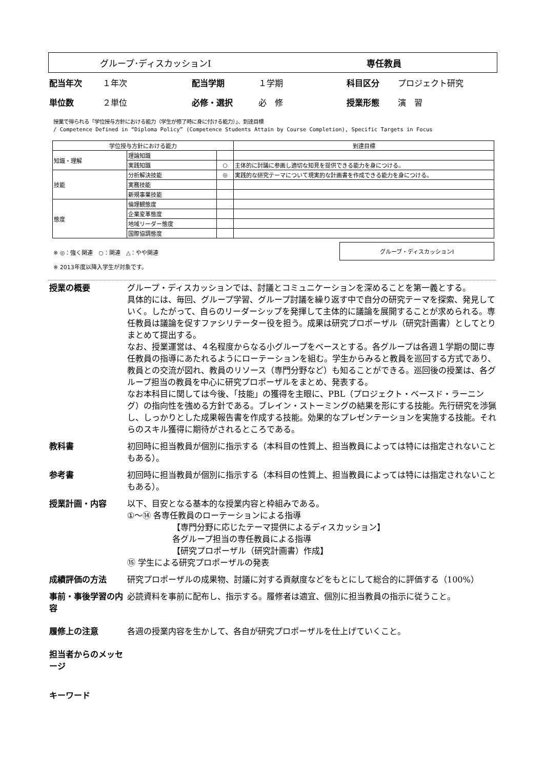グループ･ディスカッションⅠ 専任教員
配当年次 １年次 配当学期 １学期 科目区分 プロジェクト研究
単位数 ２単位 必修・選択 必　修 授業形態 演　習
授業で得られる「学位授与方針における能力（学生が修了時に身に付ける能力）」、到達目標
/ Competence Defined in “Diploma Policy” (Competence Students Attain by Course Completion), Specific Targets in Focus
| 学位授与方針における能力 | | | 到達目標 |
| --- | --- | --- | --- |
| 知識・理解 | 理論知識 | | |
| | 実践知識 | ○ | 主体的に討議に参画し適切な知見を提供できる能力を身につける。 |
| 技能 | 分析解決技能 | ◎ | 実践的な研究テーマについて現実的な計画書を作成できる能力を身につける。 |
| | 実務技能 | | |
| | 新規事業技能 | | |
| 態度 | 倫理観態度 | | |
| | 企業変革態度 | | |
| | 地域リーダー態度 | | |
| | 国際協調態度 | | |
※ ◎：強く関連　○：関連　△：やや関連
※ 2013年度以降入学生が対象です。
グループ・ディスカッションⅠ
授業の概要 グループ・ディスカッションでは、討議とコミュニケーションを深めることを第一義とする。
具体的には、毎回、グループ学習、グループ討議を繰り返す中で自分の研究テーマを探索、発見していく。したがって、自らのリーダーシップを発揮して主体的に議論を展開することが求められる。専任教員は議論を促すファシリテーター役を担う。成果は研究プロポーザル（研究計画書）としてとりまとめて提出する。
なお、授業運営は、４名程度からなる小グループをベースとする。各グループは各週１学期の間に専任教員の指導にあたれるようにローテーションを組む。学生からみると教員を巡回する方式であり、教員との交流が図れ、教員のリソース（専門分野など）も知ることができる。巡回後の授業は、各グループ担当の教員を中心に研究プロポーザルをまとめ、発表する。
なお本科目に関しては今後、「技能」の獲得を主眼に、PBL（プロジェクト・ベースド・ラーニング）の指向性を強める方針である。ブレイン・ストーミングの結果を形にする技能。先行研究を渉猟し、しっかりとした成果報告書を作成する技能。効果的なプレゼンテーションを実施する技能。それらのスキル獲得に期待がされるところである。
教科書 初回時に担当教員が個別に指示する（本科目の性質上、担当教員によっては特には指定されないこともある）。
参考書 初回時に担当教員が個別に指示する（本科目の性質上、担当教員によっては特には指定されないこともある）。
授業計画・内容 以下、目安となる基本的な授業内容と枠組みである。
①～⑭ 各専任教員のローテーションによる指導
【専門分野に応じたテーマ提供によるディスカッション】
各グループ担当の専任教員による指導
【研究プロポーザル（研究計画書）作成】
⑮ 学生による研究プロポーザルの発表
成績評価の方法 研究プロポーザルの成果物、討議に対する貢献度などをもとにして総合的に評価する（100%）
事前・事後学習の内容
必読資料を事前に配布し、指示する。履修者は適宜、個別に担当教員の指示に従うこと。
履修上の注意 各週の授業内容を生かして、各自が研究プロポーザルを仕上げていくこと。
担当者からのメッセージ
キーワード